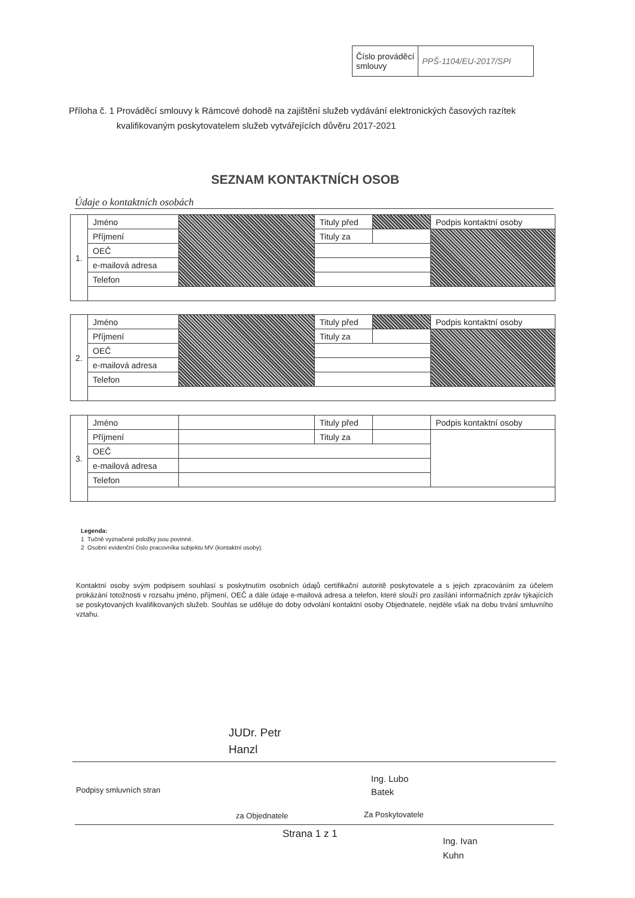| Číslo prováděcí smlouvy | PPŠ-1104/EU-2017/SPI |
Příloha č. 1 Prováděcí smlouvy k Rámcové dohodě na zajištění služeb vydávání elektronických časových razítek kvalifikovaným poskytovatelem služeb vytvářejících důvěru 2017-2021
SEZNAM KONTAKTNÍCH OSOB
Údaje o kontaktních osobách
| 1. | Jméno | | Tituly před | | Podpis kontaktní osoby |
| | Příjmení | | Tituly za | | |
| | OEČ | | | | |
| | e-mailová adresa | | | | |
| | Telefon | | | | |
| 2. | Jméno | | Tituly před | | Podpis kontaktní osoby |
| | Příjmení | | Tituly za | | |
| | OEČ | | | | |
| | e-mailová adresa | | | | |
| | Telefon | | | | |
| 3. | Jméno | | Tituly před | | Podpis kontaktní osoby |
| | Příjmení | | Tituly za | | |
| | OEČ | | | | |
| | e-mailová adresa | | | | |
| | Telefon | | | | |
Legenda:
1 Tučně vyznačené položky jsou povinné.
2 Osobní evidenční číslo pracovníka subjektu MV (kontaktní osoby).
Kontaktní osoby svým podpisem souhlasí s poskytnutím osobních údajů certifikační autoritě poskytovatele a s jejich zpracováním za účelem prokázání totožnosti v rozsahu jméno, příjmení, OEČ a dále údaje e-mailová adresa a telefon, které slouží pro zasílání informačních zpráv týkajících se poskytovaných kvalifikovaných služeb. Souhlas se uděluje do doby odvolání kontaktní osoby Objednatele, nejdéle však na dobu trvání smluvního vztahu.
JUDr. Petr
Hanzl
Podpisy smluvních stran
Ing. Lubo
Batek
za Objednatele Za Poskytovatele
Strana 1 z 1
Ing. Ivan
Kuhn